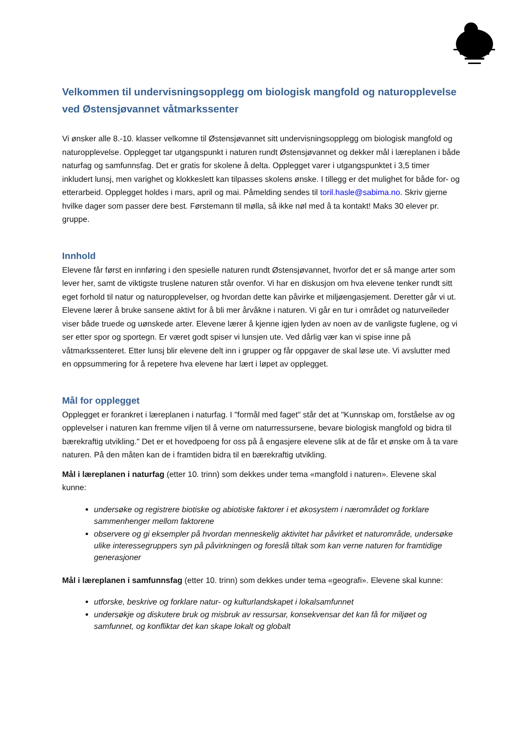Velkommen til undervisningsopplegg om biologisk mangfold og naturopplevelse ved Østensjøvannet våtmarkssenter
Vi ønsker alle 8.-10. klasser velkomne til Østensjøvannet sitt undervisningsopplegg om biologisk mangfold og naturopplevelse. Opplegget tar utgangspunkt i naturen rundt Østensjøvannet og dekker mål i læreplanen i både naturfag og samfunnsfag. Det er gratis for skolene å delta. Opplegget varer i utgangspunktet i 3,5 timer inkludert lunsj, men varighet og klokkeslett kan tilpasses skolens ønske. I tillegg er det mulighet for både for- og etterarbeid. Opplegget holdes i mars, april og mai. Påmelding sendes til toril.hasle@sabima.no. Skriv gjerne hvilke dager som passer dere best. Førstemann til mølla, så ikke nøl med å ta kontakt! Maks 30 elever pr. gruppe.
Innhold
Elevene får først en innføring i den spesielle naturen rundt Østensjøvannet, hvorfor det er så mange arter som lever her, samt de viktigste truslene naturen står ovenfor. Vi har en diskusjon om hva elevene tenker rundt sitt eget forhold til natur og naturopplevelser, og hvordan dette kan påvirke et miljøengasjement. Deretter går vi ut. Elevene lærer å bruke sansene aktivt for å bli mer årvåkne i naturen. Vi går en tur i området og naturveileder viser både truede og uønskede arter. Elevene lærer å kjenne igjen lyden av noen av de vanligste fuglene, og vi ser etter spor og sportegn. Er været godt spiser vi lunsjen ute. Ved dårlig vær kan vi spise inne på våtmarkssenteret. Etter lunsj blir elevene delt inn i grupper og får oppgaver de skal løse ute. Vi avslutter med en oppsummering for å repetere hva elevene har lært i løpet av opplegget.
Mål for opplegget
Opplegget er forankret i læreplanen i naturfag. I "formål med faget" står det at "Kunnskap om, forståelse av og opplevelser i naturen kan fremme viljen til å verne om naturressursene, bevare biologisk mangfold og bidra til bærekraftig utvikling." Det er et hovedpoeng for oss på å engasjere elevene slik at de får et ønske om å ta vare naturen. På den måten kan de i framtiden bidra til en bærekraftig utvikling.
Mål i læreplanen i naturfag (etter 10. trinn) som dekkes under tema «mangfold i naturen». Elevene skal kunne:
undersøke og registrere biotiske og abiotiske faktorer i et økosystem i nærområdet og forklare sammenhenger mellom faktorene
observere og gi eksempler på hvordan menneskelig aktivitet har påvirket et naturområde, undersøke ulike interessegruppers syn på påvirkningen og foreslå tiltak som kan verne naturen for framtidige generasjoner
Mål i læreplanen i samfunnsfag (etter 10. trinn) som dekkes under tema «geografi». Elevene skal kunne:
utforske, beskrive og forklare natur- og kulturlandskapet i lokalsamfunnet
undersøkje og diskutere bruk og misbruk av ressursar, konsekvensar det kan få for miljøet og samfunnet, og konfliktar det kan skape lokalt og globalt